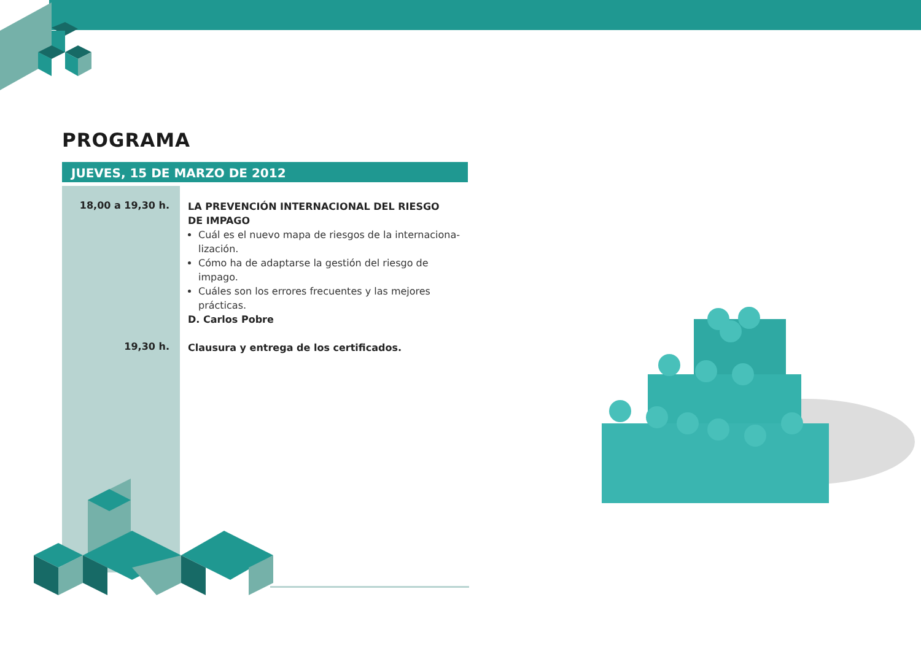PROGRAMA
JUEVES, 15 DE MARZO DE 2012
18,00 a 19,30 h.
LA PREVENCIÓN INTERNACIONAL DEL RIESGO
DE IMPAGO
Cuál es el nuevo mapa de riesgos de la internaciona-lización.
Cómo ha de adaptarse la gestión del riesgo de impago.
Cuáles son los errores frecuentes y las mejores prácticas.
D. Carlos Pobre
19,30 h.
Clausura y entrega de los certificados.